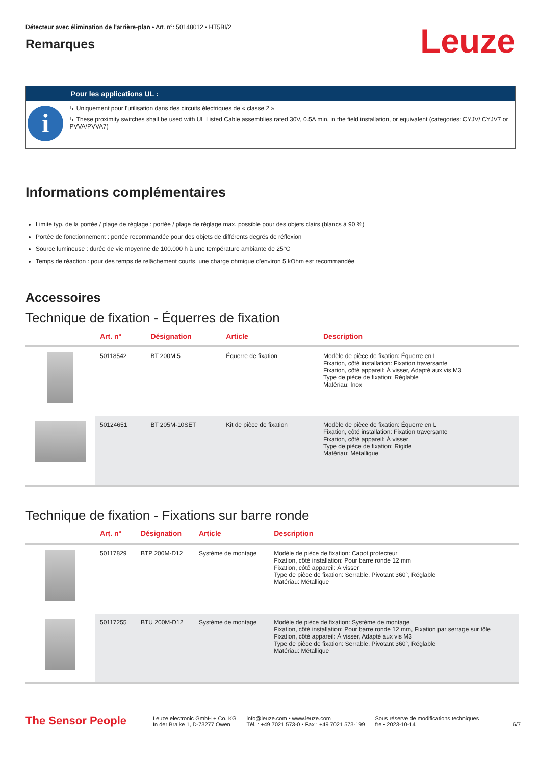Détecteur avec élimination de l'arrière-plan • Art. n°: 50148012 • HT5BI/2
Remarques
Leuze
Pour les applications UL :
i
↳ Uniquement pour l'utilisation dans des circuits électriques de « classe 2 »
↳ These proximity switches shall be used with UL Listed Cable assemblies rated 30V, 0.5A min, in the field installation, or equivalent (categories: CYJV/ CYJV7 or PVVA/PVVA7)
Informations complémentaires
Limite typ. de la portée / plage de réglage : portée / plage de réglage max. possible pour des objets clairs (blancs à 90 %)
Portée de fonctionnement : portée recommandée pour des objets de différents degrés de réflexion
Source lumineuse : durée de vie moyenne de 100.000 h à une température ambiante de 25°C
Temps de réaction : pour des temps de relâchement courts, une charge ohmique d'environ 5 kOhm est recommandée
Accessoires
Technique de fixation - Équerres de fixation
| | Art. n° | Désignation | Article | Description |
| --- | --- | --- | --- | --- |
| | 50118542 | BT 200M.5 | Équerre de fixation | Modèle de pièce de fixation: Équerre en L Fixation, côté installation: Fixation traversante Fixation, côté appareil: À visser, Adapté aux vis M3 Type de pièce de fixation: Réglable Matériau: Inox |
| | 50124651 | BT 205M-10SET | Kit de pièce de fixation | Modèle de pièce de fixation: Équerre en L Fixation, côté installation: Fixation traversante Fixation, côté appareil: À visser Type de pièce de fixation: Rigide Matériau: Métallique |
Technique de fixation - Fixations sur barre ronde
| | Art. n° | Désignation | Article | Description |
| --- | --- | --- | --- | --- |
| | 50117829 | BTP 200M-D12 | Système de montage | Modèle de pièce de fixation: Capot protecteur Fixation, côté installation: Pour barre ronde 12 mm Fixation, côté appareil: À visser Type de pièce de fixation: Serrable, Pivotant 360°, Réglable Matériau: Métallique |
| | 50117255 | BTU 200M-D12 | Système de montage | Modèle de pièce de fixation: Système de montage Fixation, côté installation: Pour barre ronde 12 mm, Fixation par serrage sur tôle Fixation, côté appareil: À visser, Adapté aux vis M3 Type de pièce de fixation: Serrable, Pivotant 360°, Réglable Matériau: Métallique |
The Sensor People
Leuze electronic GmbH + Co. KG
In der Braike 1, D-73277 Owen
info@leuze.com • www.leuze.com
Tél. : +49 7021 573-0 • Fax : +49 7021 573-199
Sous réserve de modifications techniques
fre • 2023-10-14
6/7